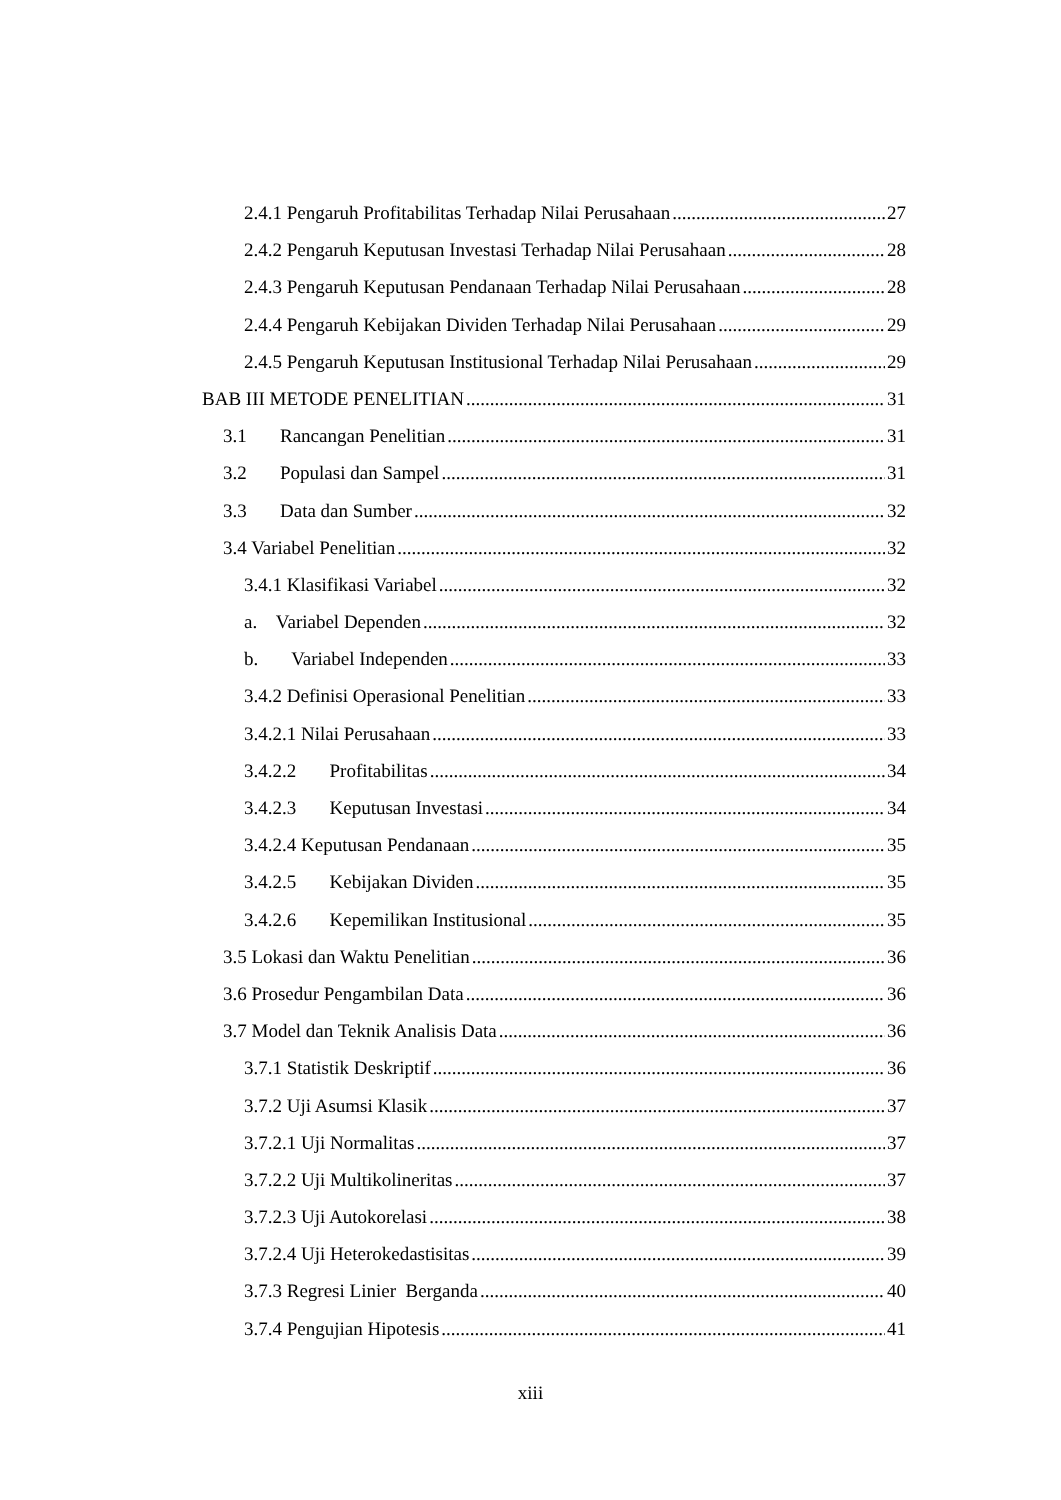2.4.1 Pengaruh Profitabilitas Terhadap Nilai Perusahaan 27
2.4.2 Pengaruh Keputusan Investasi Terhadap Nilai Perusahaan 28
2.4.3 Pengaruh Keputusan Pendanaan Terhadap Nilai Perusahaan 28
2.4.4 Pengaruh Kebijakan Dividen Terhadap Nilai Perusahaan 29
2.4.5 Pengaruh Keputusan Institusional Terhadap Nilai Perusahaan 29
BAB III METODE PENELITIAN 31
3.1 Rancangan Penelitian 31
3.2 Populasi dan Sampel 31
3.3 Data dan Sumber 32
3.4 Variabel Penelitian 32
3.4.1 Klasifikasi Variabel 32
a. Variabel Dependen 32
b. Variabel Independen 33
3.4.2 Definisi Operasional Penelitian 33
3.4.2.1 Nilai Perusahaan 33
3.4.2.2 Profitabilitas 34
3.4.2.3 Keputusan Investasi 34
3.4.2.4 Keputusan Pendanaan 35
3.4.2.5 Kebijakan Dividen 35
3.4.2.6 Kepemilikan Institusional 35
3.5 Lokasi dan Waktu Penelitian 36
3.6 Prosedur Pengambilan Data 36
3.7 Model dan Teknik Analisis Data 36
3.7.1 Statistik Deskriptif 36
3.7.2 Uji Asumsi Klasik 37
3.7.2.1 Uji Normalitas 37
3.7.2.2 Uji Multikolineritas 37
3.7.2.3 Uji Autokorelasi 38
3.7.2.4 Uji Heterokedastisitas 39
3.7.3 Regresi Linier Berganda 40
3.7.4 Pengujian Hipotesis 41
xiii